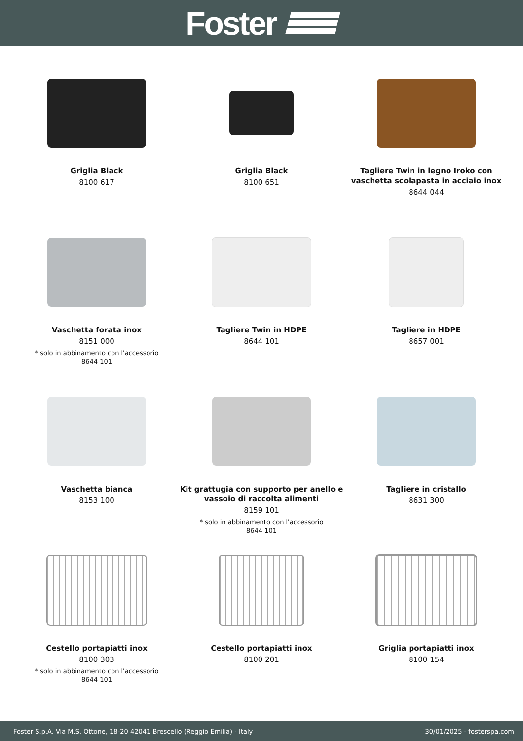Foster
Griglia Black
8100 617
Griglia Black
8100 651
Tagliere Twin in legno Iroko con vaschetta scolapasta in acciaio inox
8644 044
Vaschetta forata inox
8151 000
* solo in abbinamento con l'accessorio
8644 101
Tagliere Twin in HDPE
8644 101
Tagliere in HDPE
8657 001
Vaschetta bianca
8153 100
Kit grattugia con supporto per anello e vassoio di raccolta alimenti
8159 101
* solo in abbinamento con l'accessorio
8644 101
Tagliere in cristallo
8631 300
Cestello portapiatti inox
8100 303
* solo in abbinamento con l'accessorio
8644 101
Cestello portapiatti inox
8100 201
Griglia portapiatti inox
8100 154
Foster S.p.A. Via M.S. Ottone, 18-20 42041 Brescello (Reggio Emilia) - Italy 30/01/2025 - fosterspa.com